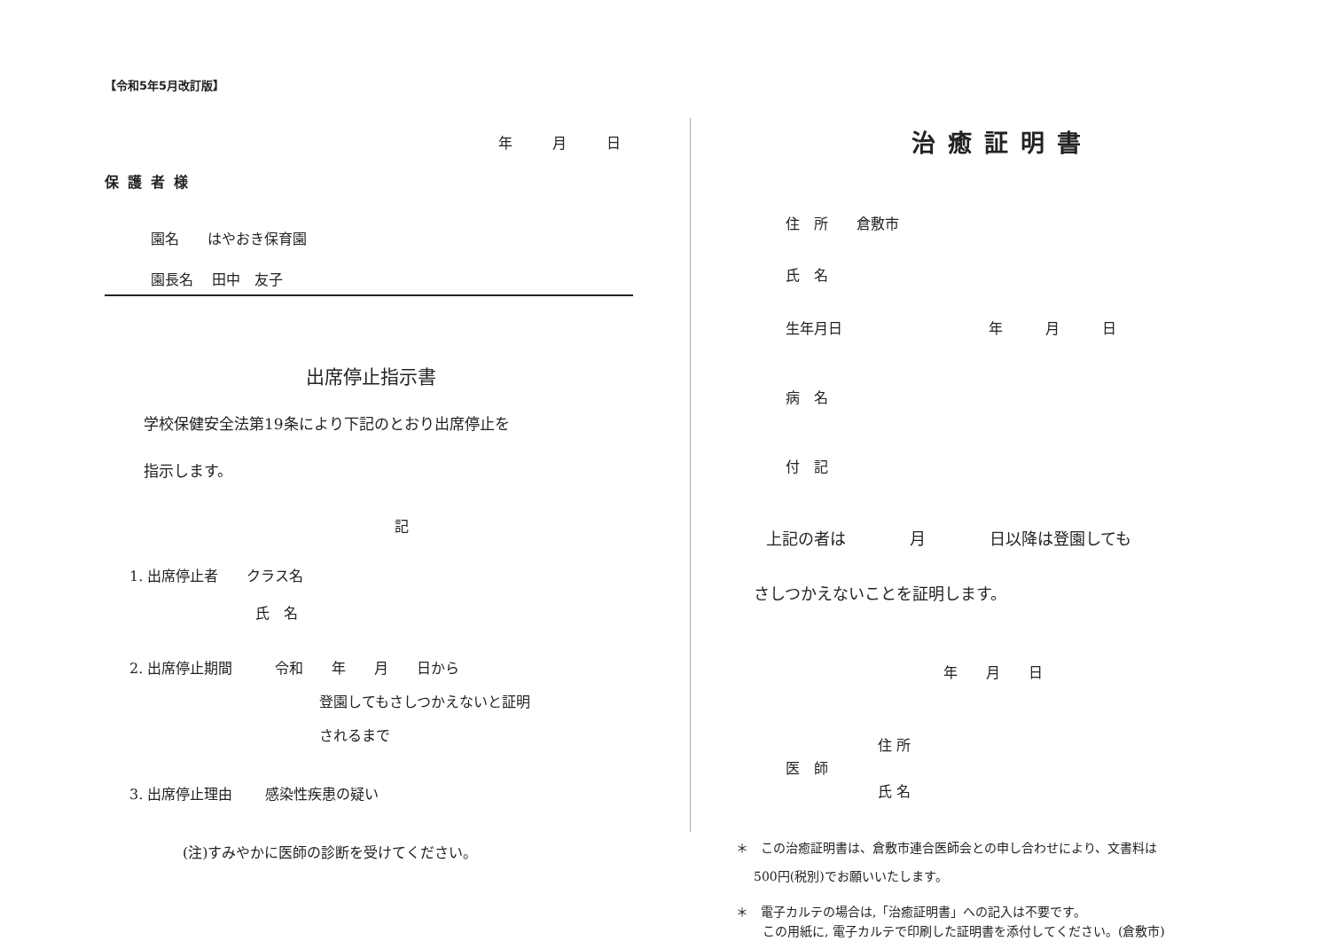【令和5年5月改訂版】
年 月 日
保護者様
園名　　はやおき保育園
園長名　 田中　友子
出席停止指示書
学校保健安全法第19条により下記のとおり出席停止を
指示します。
記
1. 出席停止者　　クラス名
氏　名
2. 出席停止期間　　　令和　　年　　月　　日から
登園してもさしつかえないと証明
されるまで
3. 出席停止理由　　 感染性疾患の疑い
(注)すみやかに医師の診断を受けてください。
治癒証明書
住　所　　倉敷市
氏　名
生年月日　　　　　　　　　　 年　　　月　　　日
病　名
付　記
上記の者は　　　　月　　　　日以降は登園しても
さしつかえないことを証明します。
年　　月　　日
住 所
医　師
氏 名
＊　この治癒証明書は、倉敷市連合医師会との申し合わせにより、文書料は
500円(税別)でお願いいたします。
＊　電子カルテの場合は,「治癒証明書」への記入は不要です。
この用紙に, 電子カルテで印刷した証明書を添付してください。(倉敷市)